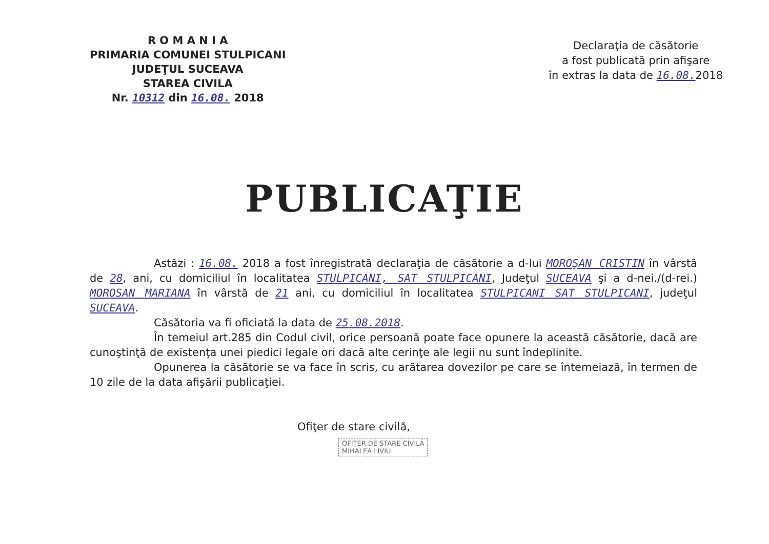R O M A N I A
PRIMARIA COMUNEI STULPICANI
JUDEŢUL SUCEAVA
STAREA CIVILA
Nr. 10312 din 16.08. 2018
Declaraţia de căsătorie
a fost publicată prin afişare
în extras la data de 16.08. 2018
PUBLICAŢIE
Astăzi : 16.08. 2018 a fost înregistrată declaraţia de căsătorie a d-lui MOROŞAN CRISTIN în vârstă de 28, ani, cu domiciliul în localitatea STULPICANI, SAT STULPICANI, Judeţul SUCEAVA şi a d-nei./(d-rei.) MOROSAN MARIANA în vârstă de 21 ani, cu domiciliul în localitatea STULPICANI SAT STULPICANI, judeţul SUCEAVA.
Căsătoria va fi oficiată la data de 25.08.2018.
În temeiul art.285 din Codul civil, orice persoană poate face opunere la această căsătorie, dacă are cunoştinţă de existenţa unei piedici legale ori dacă alte cerinţe ale legii nu sunt îndeplinite.
Opunerea la căsătorie se va face în scris, cu arătarea dovezilor pe care se întemeiază, în termen de 10 zile de la data afişării publicaţiei.
Ofiţer de stare civilă,
OFIŢER DE STARE CIVILĂ
MIHALEA LIVIU